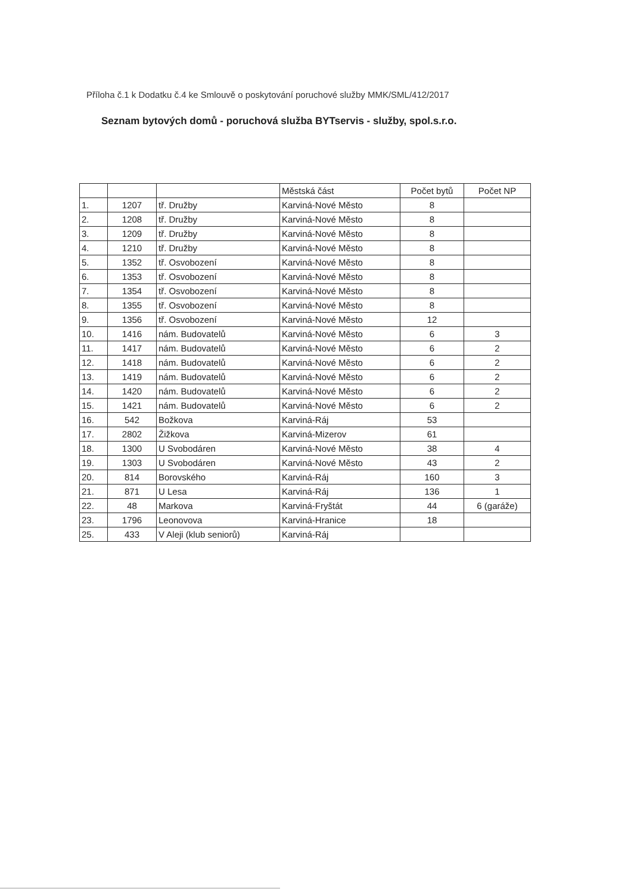Příloha č.1 k Dodatku č.4 ke Smlouvě o poskytování poruchové služby MMK/SML/412/2017
Seznam bytových domů - poruchová služba BYTservis - služby, spol.s.r.o.
| | | | Městská část | Počet bytů | Počet NP |
| --- | --- | --- | --- | --- | --- |
| 1. | 1207 | tř. Družby | Karviná-Nové Město | 8 | |
| 2. | 1208 | tř. Družby | Karviná-Nové Město | 8 | |
| 3. | 1209 | tř. Družby | Karviná-Nové Město | 8 | |
| 4. | 1210 | tř. Družby | Karviná-Nové Město | 8 | |
| 5. | 1352 | tř. Osvobození | Karviná-Nové Město | 8 | |
| 6. | 1353 | tř. Osvobození | Karviná-Nové Město | 8 | |
| 7. | 1354 | tř. Osvobození | Karviná-Nové Město | 8 | |
| 8. | 1355 | tř. Osvobození | Karviná-Nové Město | 8 | |
| 9. | 1356 | tř. Osvobození | Karviná-Nové Město | 12 | |
| 10. | 1416 | nám. Budovatelů | Karviná-Nové Město | 6 | 3 |
| 11. | 1417 | nám. Budovatelů | Karviná-Nové Město | 6 | 2 |
| 12. | 1418 | nám. Budovatelů | Karviná-Nové Město | 6 | 2 |
| 13. | 1419 | nám. Budovatelů | Karviná-Nové Město | 6 | 2 |
| 14. | 1420 | nám. Budovatelů | Karviná-Nové Město | 6 | 2 |
| 15. | 1421 | nám. Budovatelů | Karviná-Nové Město | 6 | 2 |
| 16. | 542 | Božkova | Karviná-Ráj | 53 | |
| 17. | 2802 | Žižkova | Karviná-Mizerov | 61 | |
| 18. | 1300 | U Svobodáren | Karviná-Nové Město | 38 | 4 |
| 19. | 1303 | U Svobodáren | Karviná-Nové Město | 43 | 2 |
| 20. | 814 | Borovského | Karviná-Ráj | 160 | 3 |
| 21. | 871 | U Lesa | Karviná-Ráj | 136 | 1 |
| 22. | 48 | Markova | Karviná-Fryštát | 44 | 6 (garáže) |
| 23. | 1796 | Leonovova | Karviná-Hranice | 18 | |
| 25. | 433 | V Aleji (klub seniorů) | Karviná-Ráj | | |